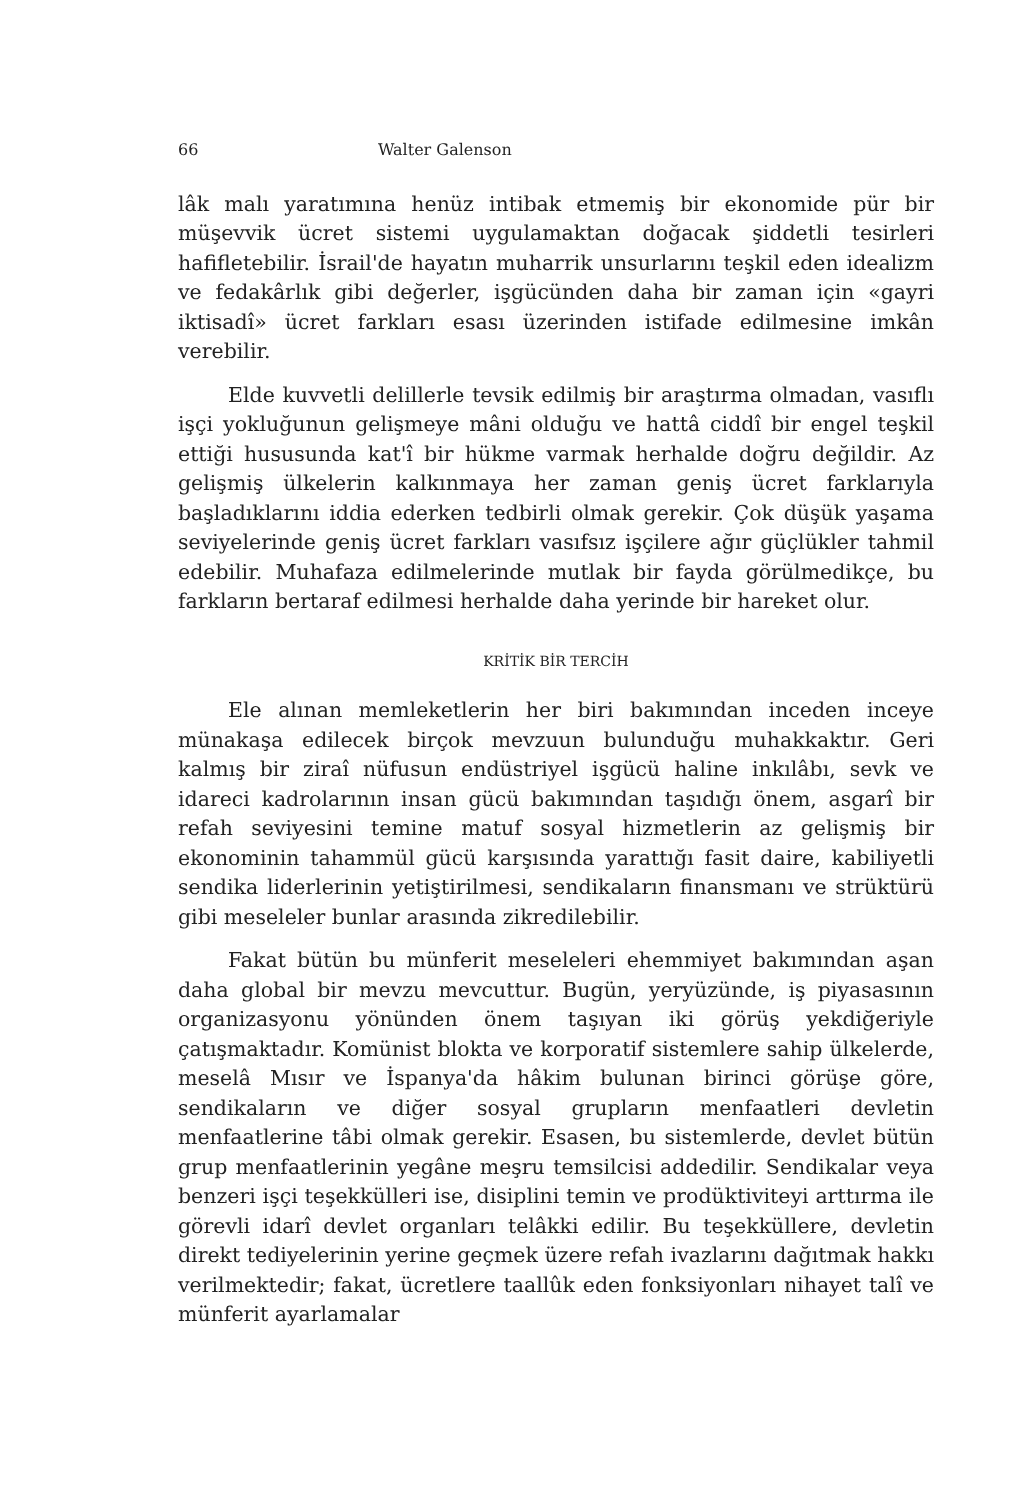66 Walter Galenson
lâk malı yaratımına henüz intibak etmemiş bir ekonomide pür bir müşevvik ücret sistemi uygulamaktan doğacak şiddetli tesirleri hafifletebilir. İsrail'de hayatın muharrik unsurlarını teşkil eden idealizm ve fedakârlık gibi değerler, işgücünden daha bir zaman için «gayri iktisadî» ücret farkları esası üzerinden istifade edilmesine imkân verebilir.
Elde kuvvetli delillerle tevsik edilmiş bir araştırma olmadan, vasıflı işçi yokluğunun gelişmeye mâni olduğu ve hattâ ciddî bir engel teşkil ettiği hususunda kat'î bir hükme varmak herhalde doğru değildir. Az gelişmiş ülkelerin kalkınmaya her zaman geniş ücret farklarıyla başladıklarını iddia ederken tedbirli olmak gerekir. Çok düşük yaşama seviyelerinde geniş ücret farkları vasıfsız işçilere ağır güçlükler tahmil edebilir. Muhafaza edilmelerinde mutlak bir fayda görülmedikçe, bu farkların bertaraf edilmesi herhalde daha yerinde bir hareket olur.
KRİTİK BİR TERCİH
Ele alınan memleketlerin her biri bakımından inceden inceye münakaşa edilecek birçok mevzuun bulunduğu muhakkaktır. Geri kalmış bir ziraî nüfusun endüstriyel işgücü haline inkılâbı, sevk ve idareci kadrolarının insan gücü bakımından taşıdığı önem, asgarî bir refah seviyesini temine matuf sosyal hizmetlerin az gelişmiş bir ekonominin tahammül gücü karşısında yarattığı fasit daire, kabiliyetli sendika liderlerinin yetiştirilmesi, sendikaların finansmanı ve strüktürü gibi meseleler bunlar arasında zikredilebilir.
Fakat bütün bu münferit meseleleri ehemmiyet bakımından aşan daha global bir mevzu mevcuttur. Bugün, yeryüzünde, iş piyasasının organizasyonu yönünden önem taşıyan iki görüş yekdiğeriyle çatışmaktadır. Komünist blokta ve korporatif sistemlere sahip ülkelerde, meselâ Mısır ve İspanya'da hâkim bulunan birinci görüşe göre, sendikaların ve diğer sosyal grupların menfaatleri devletin menfaatlerine tâbi olmak gerekir. Esasen, bu sistemlerde, devlet bütün grup menfaatlerinin yegâne meşru temsilcisi addedilir. Sendikalar veya benzeri işçi teşekkülleri ise, disiplini temin ve prodüktiviteyi arttırma ile görevli idarî devlet organları telâkki edilir. Bu teşekküllere, devletin direkt tediyelerinin yerine geçmek üzere refah ivazlarını dağıtmak hakkı verilmektedir; fakat, ücretlere taallûk eden fonksiyonları nihayet talî ve münferit ayarlamalar